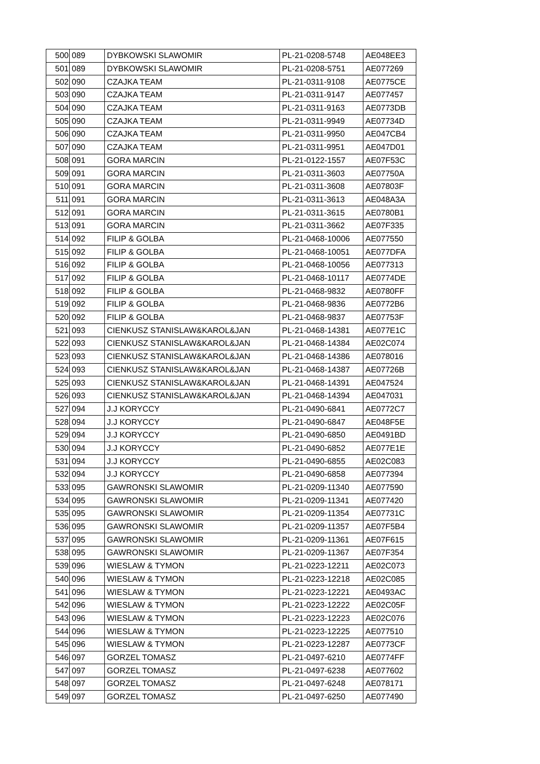| 500 | 089 | DYBKOWSKI SLAWOMIR | PL-21-0208-5748 | AE048EE3 |
| 501 | 089 | DYBKOWSKI SLAWOMIR | PL-21-0208-5751 | AE077269 |
| 502 | 090 | CZAJKA TEAM | PL-21-0311-9108 | AE0775CE |
| 503 | 090 | CZAJKA TEAM | PL-21-0311-9147 | AE077457 |
| 504 | 090 | CZAJKA TEAM | PL-21-0311-9163 | AE0773DB |
| 505 | 090 | CZAJKA TEAM | PL-21-0311-9949 | AE07734D |
| 506 | 090 | CZAJKA TEAM | PL-21-0311-9950 | AE047CB4 |
| 507 | 090 | CZAJKA TEAM | PL-21-0311-9951 | AE047D01 |
| 508 | 091 | GORA MARCIN | PL-21-0122-1557 | AE07F53C |
| 509 | 091 | GORA MARCIN | PL-21-0311-3603 | AE07750A |
| 510 | 091 | GORA MARCIN | PL-21-0311-3608 | AE07803F |
| 511 | 091 | GORA MARCIN | PL-21-0311-3613 | AE048A3A |
| 512 | 091 | GORA MARCIN | PL-21-0311-3615 | AE0780B1 |
| 513 | 091 | GORA MARCIN | PL-21-0311-3662 | AE07F335 |
| 514 | 092 | FILIP & GOLBA | PL-21-0468-10006 | AE077550 |
| 515 | 092 | FILIP & GOLBA | PL-21-0468-10051 | AE077DFA |
| 516 | 092 | FILIP & GOLBA | PL-21-0468-10056 | AE077313 |
| 517 | 092 | FILIP & GOLBA | PL-21-0468-10117 | AE0774DE |
| 518 | 092 | FILIP & GOLBA | PL-21-0468-9832 | AE0780FF |
| 519 | 092 | FILIP & GOLBA | PL-21-0468-9836 | AE0772B6 |
| 520 | 092 | FILIP & GOLBA | PL-21-0468-9837 | AE07753F |
| 521 | 093 | CIENKUSZ STANISLAW&KAROL&JAN | PL-21-0468-14381 | AE077E1C |
| 522 | 093 | CIENKUSZ STANISLAW&KAROL&JAN | PL-21-0468-14384 | AE02C074 |
| 523 | 093 | CIENKUSZ STANISLAW&KAROL&JAN | PL-21-0468-14386 | AE078016 |
| 524 | 093 | CIENKUSZ STANISLAW&KAROL&JAN | PL-21-0468-14387 | AE07726B |
| 525 | 093 | CIENKUSZ STANISLAW&KAROL&JAN | PL-21-0468-14391 | AE047524 |
| 526 | 093 | CIENKUSZ STANISLAW&KAROL&JAN | PL-21-0468-14394 | AE047031 |
| 527 | 094 | J.J KORYCCY | PL-21-0490-6841 | AE0772C7 |
| 528 | 094 | J.J KORYCCY | PL-21-0490-6847 | AE048F5E |
| 529 | 094 | J.J KORYCCY | PL-21-0490-6850 | AE0491BD |
| 530 | 094 | J.J KORYCCY | PL-21-0490-6852 | AE077E1E |
| 531 | 094 | J.J KORYCCY | PL-21-0490-6855 | AE02C083 |
| 532 | 094 | J.J KORYCCY | PL-21-0490-6858 | AE077394 |
| 533 | 095 | GAWRONSKI SLAWOMIR | PL-21-0209-11340 | AE077590 |
| 534 | 095 | GAWRONSKI SLAWOMIR | PL-21-0209-11341 | AE077420 |
| 535 | 095 | GAWRONSKI SLAWOMIR | PL-21-0209-11354 | AE07731C |
| 536 | 095 | GAWRONSKI SLAWOMIR | PL-21-0209-11357 | AE07F5B4 |
| 537 | 095 | GAWRONSKI SLAWOMIR | PL-21-0209-11361 | AE07F615 |
| 538 | 095 | GAWRONSKI SLAWOMIR | PL-21-0209-11367 | AE07F354 |
| 539 | 096 | WIESLAW & TYMON | PL-21-0223-12211 | AE02C073 |
| 540 | 096 | WIESLAW & TYMON | PL-21-0223-12218 | AE02C085 |
| 541 | 096 | WIESLAW & TYMON | PL-21-0223-12221 | AE0493AC |
| 542 | 096 | WIESLAW & TYMON | PL-21-0223-12222 | AE02C05F |
| 543 | 096 | WIESLAW & TYMON | PL-21-0223-12223 | AE02C076 |
| 544 | 096 | WIESLAW & TYMON | PL-21-0223-12225 | AE077510 |
| 545 | 096 | WIESLAW & TYMON | PL-21-0223-12287 | AE0773CF |
| 546 | 097 | GORZEL TOMASZ | PL-21-0497-6210 | AE0774FF |
| 547 | 097 | GORZEL TOMASZ | PL-21-0497-6238 | AE077602 |
| 548 | 097 | GORZEL TOMASZ | PL-21-0497-6248 | AE078171 |
| 549 | 097 | GORZEL TOMASZ | PL-21-0497-6250 | AE077490 |